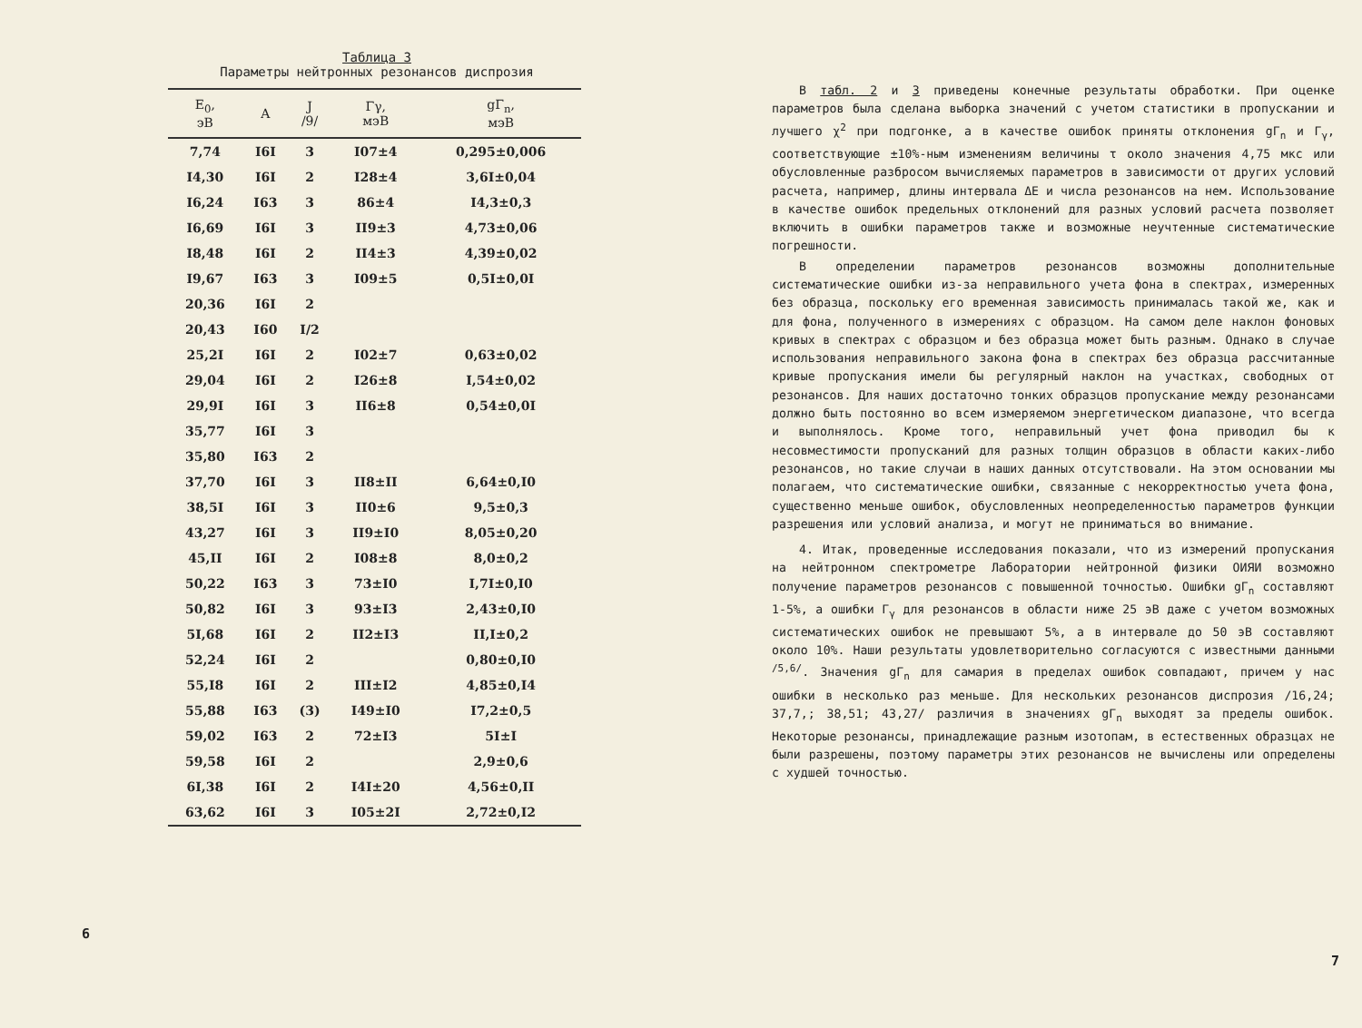Таблица 3
Параметры нейтронных резонансов диспрозия
| E<sub>0</sub>, эВ | A | J /9/ | Γγ, мэВ | gΓ<sub>n</sub>, мэВ |
| --- | --- | --- | --- | --- |
| 7,74 | I6I | 3 | I07±4 | 0,295±0,006 |
| I4,30 | I6I | 2 | I28±4 | 3,6I±0,04 |
| I6,24 | I63 | 3 | 86±4 | I4,3±0,3 |
| I6,69 | I6I | 3 | II9±3 | 4,73±0,06 |
| I8,48 | I6I | 2 | II4±3 | 4,39±0,02 |
| I9,67 | I63 | 3 | I09±5 | 0,5I±0,0I |
| 20,36 | I6I | 2 | | |
| 20,43 | I60 | I/2 | | |
| 25,2I | I6I | 2 | I02±7 | 0,63±0,02 |
| 29,04 | I6I | 2 | I26±8 | I,54±0,02 |
| 29,9I | I6I | 3 | II6±8 | 0,54±0,0I |
| 35,77 | I6I | 3 | | |
| 35,80 | I63 | 2 | | |
| 37,70 | I6I | 3 | II8±II | 6,64±0,I0 |
| 38,5I | I6I | 3 | II0±6 | 9,5±0,3 |
| 43,27 | I6I | 3 | II9±I0 | 8,05±0,20 |
| 45,II | I6I | 2 | I08±8 | 8,0±0,2 |
| 50,22 | I63 | 3 | 73±I0 | I,7I±0,I0 |
| 50,82 | I6I | 3 | 93±I3 | 2,43±0,I0 |
| 5I,68 | I6I | 2 | II2±I3 | II,I±0,2 |
| 52,24 | I6I | 2 | | 0,80±0,I0 |
| 55,I8 | I6I | 2 | III±I2 | 4,85±0,I4 |
| 55,88 | I63 | (3) | I49±I0 | I7,2±0,5 |
| 59,02 | I63 | 2 | 72±I3 | 5I±I |
| 59,58 | I6I | 2 | | 2,9±0,6 |
| 6I,38 | I6I | 2 | I4I±20 | 4,56±0,II |
| 63,62 | I6I | 3 | I05±2I | 2,72±0,I2 |
6
В табл. 2 и 3 приведены конечные результаты обработки. При оценке параметров была сделана выборка значений с учетом статистики в пропускании и лучшего χ<sup>2</sup> при подгонке, а в качестве ошибок приняты отклонения gΓ<sub>n</sub> и Γ<sub>γ</sub>, соответствующие ±10%-ным изменениям величины τ около значения 4,75 мкс или обусловленные разбросом вычисляемых параметров в зависимости от других условий расчета, например, длины интервала ΔE и числа резонансов на нем. Использование в качестве ошибок предельных отклонений для разных условий расчета позволяет включить в ошибки параметров также и возможные неучтенные систематические погрешности.
В определении параметров резонансов возможны дополнительные систематические ошибки из-за неправильного учета фона в спектрах, измеренных без образца, поскольку его временная зависимость принималась такой же, как и для фона, полученного в измерениях с образцом. На самом деле наклон фоновых кривых в спектрах с образцом и без образца может быть разным. Однако в случае использования неправильного закона фона в спектрах без образца рассчитанные кривые пропускания имели бы регулярный наклон на участках, свободных от резонансов. Для наших достаточно тонких образцов пропускание между резонансами должно быть постоянно во всем измеряемом энергетическом диапазоне, что всегда и выполнялось. Кроме того, неправильный учет фона приводил бы к несовместимости пропусканий для разных толщин образцов в области каких-либо резонансов, но такие случаи в наших данных отсутствовали. На этом основании мы полагаем, что систематические ошибки, связанные с некорректностью учета фона, существенно меньше ошибок, обусловленных неопределенностью параметров функции разрешения или условий анализа, и могут не приниматься во внимание.
4. Итак, проведенные исследования показали, что из измерений пропускания на нейтронном спектрометре Лаборатории нейтронной физики ОИЯИ возможно получение параметров резонансов с повышенной точностью. Ошибки gΓ<sub>n</sub> составляют 1-5%, а ошибки Γ<sub>γ</sub> для резонансов в области ниже 25 эВ даже с учетом возможных систематических ошибок не превышают 5%, а в интервале до 50 эВ составляют около 10%. Наши результаты удовлетворительно согласуются с известными данными <sup>/5,6/</sup>. Значения gΓ<sub>n</sub> для самария в пределах ошибок совпадают, причем у нас ошибки в несколько раз меньше. Для нескольких резонансов диспрозия /16,24; 37,7,; 38,51; 43,27/ различия в значениях gΓ<sub>n</sub> выходят за пределы ошибок. Некоторые резонансы, принадлежащие разным изотопам, в естественных образцах не были разрешены, поэтому параметры этих резонансов не вычислены или определены с худшей точностью.
7